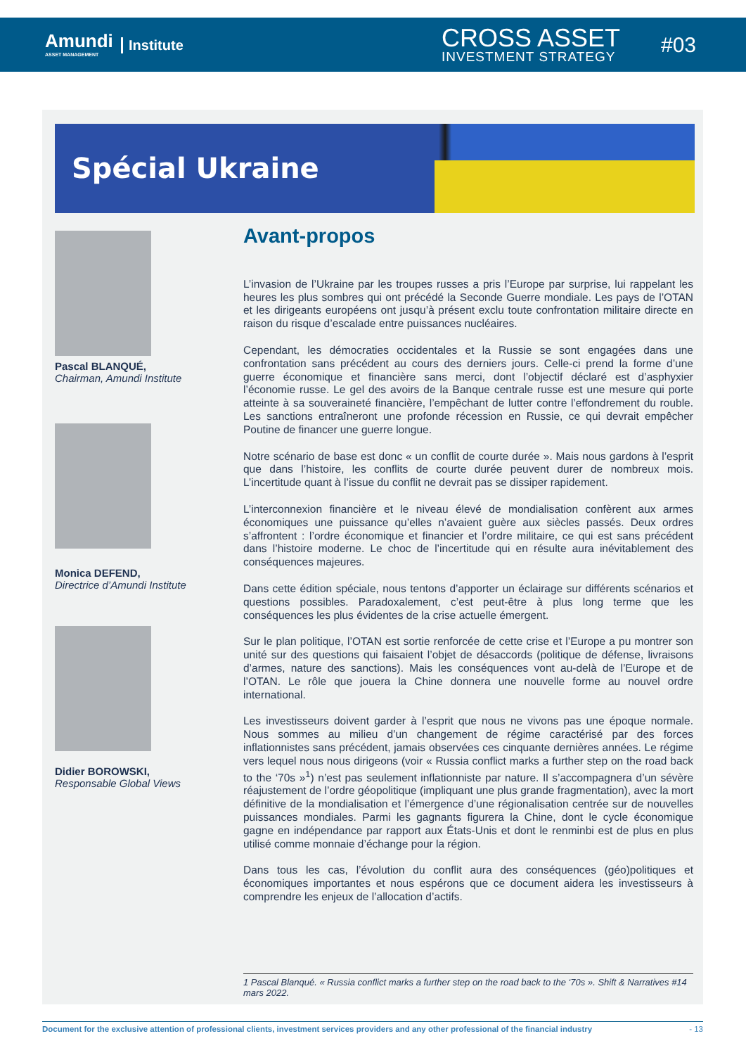Amundi
ASSET MANAGEMENT
Institute CROSS ASSET
INVESTMENT STRATEGY
#03
Spécial Ukraine
Pascal BLANQUÉ,
Chairman, Amundi Institute
Monica DEFEND,
Directrice d’Amundi Institute
Didier BOROWSKI,
Responsable Global Views
Avant-propos
L’invasion de l’Ukraine par les troupes russes a pris l’Europe par surprise, lui rappelant les heures les plus sombres qui ont précédé la Seconde Guerre mondiale. Les pays de l’OTAN et les dirigeants européens ont jusqu’à présent exclu toute confrontation militaire directe en raison du risque d’escalade entre puissances nucléaires.
Cependant, les démocraties occidentales et la Russie se sont engagées dans une confrontation sans précédent au cours des derniers jours. Celle-ci prend la forme d’une guerre économique et financière sans merci, dont l’objectif déclaré est d’asphyxier l’économie russe. Le gel des avoirs de la Banque centrale russe est une mesure qui porte atteinte à sa souveraineté financière, l’empêchant de lutter contre l’effondrement du rouble. Les sanctions entraîneront une profonde récession en Russie, ce qui devrait empêcher Poutine de financer une guerre longue.
Notre scénario de base est donc « un conflit de courte durée ». Mais nous gardons à l’esprit que dans l’histoire, les conflits de courte durée peuvent durer de nombreux mois. L’incertitude quant à l’issue du conflit ne devrait pas se dissiper rapidement.
L’interconnexion financière et le niveau élevé de mondialisation confèrent aux armes économiques une puissance qu’elles n’avaient guère aux siècles passés. Deux ordres s’affrontent : l’ordre économique et financier et l’ordre militaire, ce qui est sans précédent dans l’histoire moderne. Le choc de l’incertitude qui en résulte aura inévitablement des conséquences majeures.
Dans cette édition spéciale, nous tentons d’apporter un éclairage sur différents scénarios et questions possibles. Paradoxalement, c’est peut-être à plus long terme que les conséquences les plus évidentes de la crise actuelle émergent.
Sur le plan politique, l’OTAN est sortie renforcée de cette crise et l’Europe a pu montrer son unité sur des questions qui faisaient l’objet de désaccords (politique de défense, livraisons d’armes, nature des sanctions). Mais les conséquences vont au-delà de l’Europe et de l’OTAN. Le rôle que jouera la Chine donnera une nouvelle forme au nouvel ordre international.
Les investisseurs doivent garder à l’esprit que nous ne vivons pas une époque normale. Nous sommes au milieu d’un changement de régime caractérisé par des forces inflationnistes sans précédent, jamais observées ces cinquante dernières années. Le régime vers lequel nous nous dirigeons (voir « Russia conflict marks a further step on the road back to the ‘70s »<sup>1</sup>) n’est pas seulement inflationniste par nature. Il s’accompagnera d’un sévère réajustement de l’ordre géopolitique (impliquant une plus grande fragmentation), avec la mort définitive de la mondialisation et l’émergence d’une régionalisation centrée sur de nouvelles puissances mondiales. Parmi les gagnants figurera la Chine, dont le cycle économique gagne en indépendance par rapport aux États-Unis et dont le renminbi est de plus en plus utilisé comme monnaie d’échange pour la région.
Dans tous les cas, l’évolution du conflit aura des conséquences (géo)politiques et économiques importantes et nous espérons que ce document aidera les investisseurs à comprendre les enjeux de l’allocation d’actifs.
1 Pascal Blanqué. « Russia conflict marks a further step on the road back to the ‘70s ». Shift & Narratives #14 mars 2022.
Document for the exclusive attention of professional clients, investment services providers and any other professional of the financial industry - 13